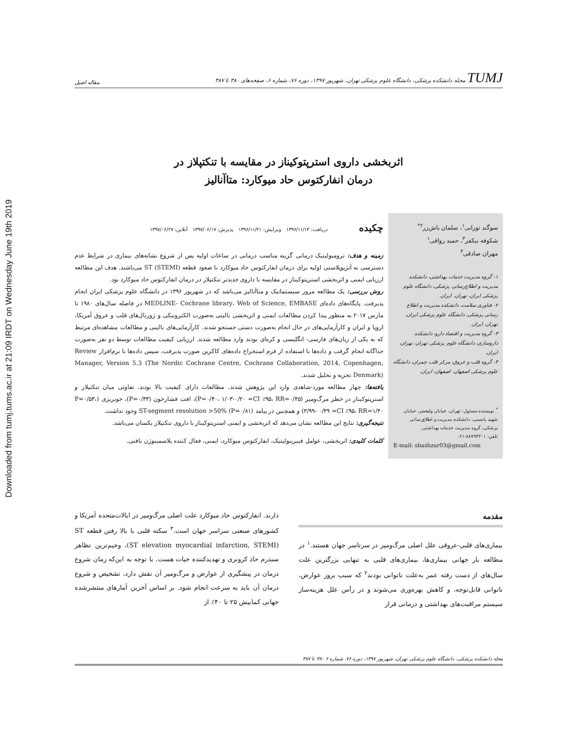Downloaded from tumj.tums.ac.ir at 21:09 IRDT on Wednesday June 19th 2019
TUMJ مجله دانشکده پزشکی، دانشگاه علوم پزشکی تهران، شهریور ۱۳۹۷، دوره ۷۶، شماره ۶، صفحه‌های ۳۸۰ تا ۳۸۷ مقاله اصیل
اثربخشی داروی استرپتوکیناز در مقایسه با تنکتپلاز در
درمان انفارکتوس حاد میوکارد: متاآنالیز
سوگند تورانی<sup>۱</sup>، سلمان باش‌زر<sup>۲*</sup>
شکوفه نیکفر<sup>۳</sup>، حمید رواقی<sup>۱</sup>
مهران صادقی<sup>۴</sup>
۱- گروه مدیریت خدمات بهداشتی، دانشکده مدیریت و اطلاع‌رسانی پزشکی، دانشگاه علوم پزشکی ایران، تهران، ایران.
۲- فناوری سلامت، دانشکده مدیریت و اطلاع رسانی پزشکی، دانشگاه علوم پزشکی ایران، تهران، ایران.
۳- گروه مدیریت و اقتصاد دارو، دانشکده داروسازی، دانشگاه علوم پزشکی تهران، تهران، ایران.
۴- گروه قلب و عروق، مرکز قلب چمران، دانشگاه علوم پزشکی اصفهان، اصفهان، ایران.
<sup>*</sup> نویسنده مسئول: تهران، خیابان ولیعصر، خیابان شهید یاسمی، دانشکده مدیریت و اطلاع‌رسانی پزشکی، گروه مدیریت خدمات بهداشتی.
تلفن: ۸۸۷۹۴۳۰۱-۰۲۱
E-mail: sbashzar03@gmail.com
چکیده دریافت: ۱۳۹۶/۱۱/۱۴ ویرایش: ۱۳۹۶/۱۱/۲۱ پذیرش: ۱۳۹۷/۰۶/۱۷ آنلاین: ۱۳۹۷/۰۶/۲۷
زمینه و هدف: ترومبولیتیک درمانی گزینه مناسب درمانی در ساعات اولیه پس از شروع نشانه‌های بیماری در شرایط عدم دسترسی به آنژیوپلاستی اولیه برای درمان انفارکتوس حاد میوکارد با صعود قطعه ST (STEMI) می‌باشند. هدف این مطالعه ارزیابی ایمنی و اثربخشی استرپتوکیناز در مقایسه با داروی جدیدتر تنکتپلاز در درمان انفارکتوس حاد میوکارد بود.
روش بررسی: یک مطالعه مرور سیستماتیک و متاآنالیز می‌باشد که در شهریور ۱۳۹۶ در دانشگاه علوم پزشکی ایران انجام پذیرفت. پایگاه‌های داده‌ای MEDLINE- Cochrane library، Web of Science, EMBASE در فاصله سال‌های ۱۹۸۰ تا مارس ۲۰۱۷ به منظور پیدا کردن مطالعات ایمنی و اثربخشی بالینی به‌صورت الکترونیکی و ژورنال‌های قلب و عروق آمریکا، اروپا و ایران و کارآزمایی‌های در حال انجام به‌صورت دستی جستجو شدند. کارآزمایی‌های بالینی و مطالعات مشاهده‌ای مرتبط که به یکی از زبان‌های فارسی- انگلیسی و کره‌ای بودند وارد مطالعه شدند. ارزیابی کیفیت مطالعات توسط دو نفر به‌صورت جداگانه انجام گرفت و داده‌ها با استفاده از فرم استخراج داده‌های کاکرین صورت پذیرفت، سپس داده‌ها با نرم‌افزار Review Manager, Version 5.3 (The Nordic Cochrane Centre, Cochrane Collaboration, 2014, Copenhagen, Denmark) تجزیه و تحلیل شدند.
یافته‌ها: چهار مطالعه مورد-شاهدی وارد این پژوهش شدند. مطالعات دارای کیفیت بالا بودند. تفاوتی میان تنکتپلاز و استرپتوکیناز در خطر مرگ‌ومیر (P=۰/۴۰، ۱/۰۳-۰/۲۰ =CI ٪۹۵، RR=۰/۴۵)، افت فشارخون (P=۰/۳۳)، خونریزی (P=۰/۵۳، ۳/۹۹- ۰/۴۹ =CI ٪۹۵، RR=۱/۴۰) و همچنین در پیامد ST-segment resolution >50% (P=۰/۸۱) وجود نداشت.
نتیجه‌گیری: نتایج این مطالعه نشان می‌دهد که اثربخشی و ایمنی استرپتوکیناز با داروی تنکتپلاز یکسان می‌باشد.
کلمات کلیدی: اثربخشی، عوامل فیبرینولیتیک، انفارکتوس میوکارد، ایمنی، فعال کننده پلاسمینوژن بافتی.
مقدمه
بیماری‌های قلبی-عروقی علل اصلی مرگ‌ومیر در سرتاسر جهان هستند.<sup>۱</sup> در مطالعه بار جهانی بیماری‌ها، بیماری‌های قلبی به تنهایی بزرگترین علت سال‌های از دست رفته عمر به‌علت ناتوانی بودند<sup>۲</sup> که سبب بروز عوارض، ناتوانی قابل‌توجه، و کاهش بهره‌وری می‌شوند و در رأس علل هزینه‌ساز سیستم مراقبت‌های بهداشتی و درمانی قرار
دارند. انفارکتوس حاد میوکارد علت اصلی مرگ‌ومیر در ایالات‌متحده آمریکا و کشورهای صنعتی سراسر جهان است.<sup>۳</sup> سکته قلبی با بالا رفتن قطعه ST (ST elevation myocardial infarction, STEMI)، وخیم‌ترین تظاهر سندرم حاد کرونری و تهدیدکننده حیات هست. با توجه به این‌که زمان شروع درمان در پیشگیری از عوارض و مرگ‌ومیر آن نقش دارد، تشخیص و شروع درمان آن باید به سرعت انجام شود. بر اساس آخرین آمارهای منتشرشده جهانی کمابیش ۲۵ تا ۴۰٪ از
مجله دانشکده پزشکی، دانشگاه علوم پزشکی تهران، شهریور ۱۳۹۷، دوره ۷۶، شماره ۶ ۳۸۰ تا ۳۸۷